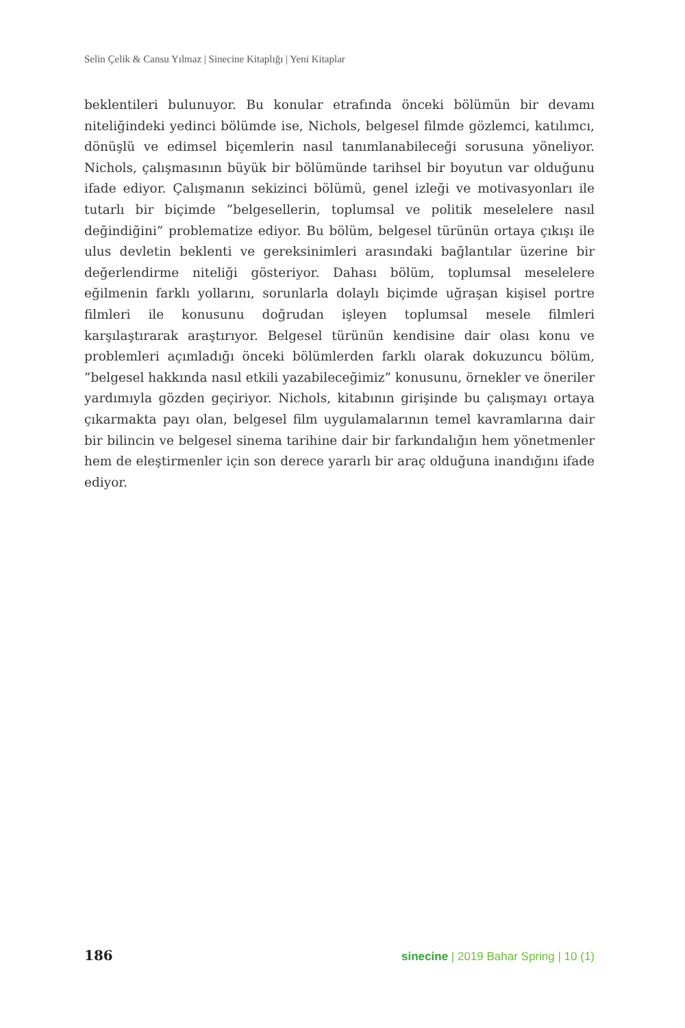Selin Çelik & Cansu Yılmaz | Sinecine Kitaplığı | Yeni Kitaplar
beklentileri bulunuyor. Bu konular etrafında önceki bölümün bir devamı niteliğindeki yedinci bölümde ise, Nichols, belgesel filmde gözlemci, katılımcı, dönüşlü ve edimsel biçemlerin nasıl tanımlanabileceği sorusuna yöneliyor. Nichols, çalışmasının büyük bir bölümünde tarihsel bir boyutun var olduğunu ifade ediyor. Çalışmanın sekizinci bölümü, genel izleği ve motivasyonları ile tutarlı bir biçimde ”belgesellerin, toplumsal ve politik meselelere nasıl değindiğini” problematize ediyor. Bu bölüm, belgesel türünün ortaya çıkışı ile ulus devletin beklenti ve gereksinimleri arasındaki bağlantılar üzerine bir değerlendirme niteliği gösteriyor. Dahası bölüm, toplumsal meselelere eğilmenin farklı yollarını, sorunlarla dolaylı biçimde uğraşan kişisel portre filmleri ile konusunu doğrudan işleyen toplumsal mesele filmleri karşılaştırarak araştırıyor. Belgesel türünün kendisine dair olası konu ve problemleri açımladığı önceki bölümlerden farklı olarak dokuzuncu bölüm, ”belgesel hakkında nasıl etkili yazabileceğimiz” konusunu, örnekler ve öneriler yardımıyla gözden geçiriyor. Nichols, kitabının girişinde bu çalışmayı ortaya çıkarmakta payı olan, belgesel film uygulamalarının temel kavramlarına dair bir bilincin ve belgesel sinema tarihine dair bir farkındalığın hem yönetmenler hem de eleştirmenler için son derece yararlı bir araç olduğuna inandığını ifade ediyor.
186 sinecine | 2019 Bahar Spring | 10 (1)